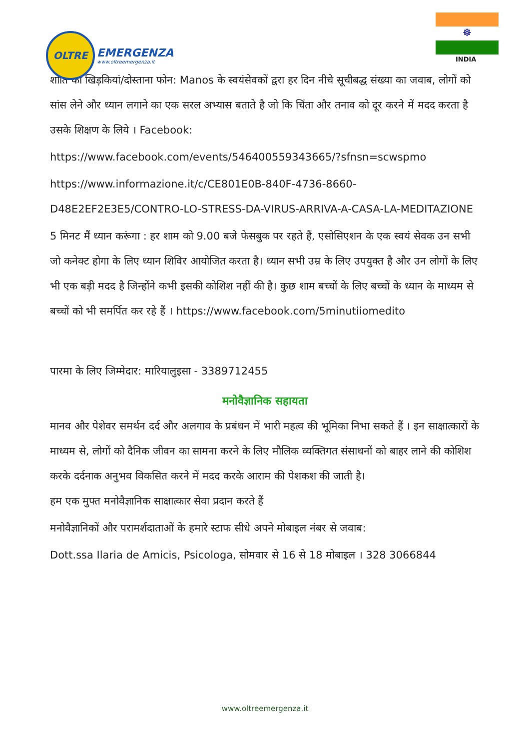OLTRE
EMERGENZA
www.oltreemergenza.it
☸
INDIA
शांति की खिड़कियां/दोस्ताना फोन: Manos के स्वयंसेवकों द्वरा हर दिन नीचे सूचीबद्ध संख्या का जवाब, लोगों को सांस लेने और ध्यान लगाने का एक सरल अभ्यास बताते है जो कि चिंता और तनाव को दूर करने में मदद करता है उसके शिक्षण के लिये । Facebook:
https://www.facebook.com/events/546400559343665/?sfnsn=scwspmo
https://www.informazione.it/c/CE801E0B-840F-4736-8660-D48E2EF2E3E5/CONTRO-LO-STRESS-DA-VIRUS-ARRIVA-A-CASA-LA-MEDITAZIONE
5 मिनट मैं ध्यान करूंगा : हर शाम को 9.00 बजे फेसबुक पर रहते हैं, एसोसिएशन के एक स्वयं सेवक उन सभी जो कनेक्ट होगा के लिए ध्यान शिविर आयोजित करता है। ध्यान सभी उम्र के लिए उपयुक्त है और उन लोगों के लिए भी एक बड़ी मदद है जिन्होंने कभी इसकी कोशिश नहीं की है। कुछ शाम बच्चों के लिए बच्चों के ध्यान के माध्यम से बच्चों को भी समर्पित कर रहे हैं । https://www.facebook.com/5minutiiomedito
पारमा के लिए जिम्मेदार: मारियालुइसा - 3389712455
मनोवैज्ञानिक सहायता
मानव और पेशेवर समर्थन दर्द और अलगाव के प्रबंधन में भारी महत्व की भूमिका निभा सकते हैं । इन साक्षात्कारों के माध्यम से, लोगों को दैनिक जीवन का सामना करने के लिए मौलिक व्यक्तिगत संसाधनों को बाहर लाने की कोशिश करके दर्दनाक अनुभव विकसित करने में मदद करके आराम की पेशकश की जाती है।
हम एक मुफ्त मनोवैज्ञानिक साक्षात्कार सेवा प्रदान करते हैं
मनोवैज्ञानिकों और परामर्शदाताओं के हमारे स्टाफ सीधे अपने मोबाइल नंबर से जवाब:
Dott.ssa Ilaria de Amicis, Psicologa, सोमवार से 16 से 18 मोबाइल । 328 3066844
www.oltreemergenza.it